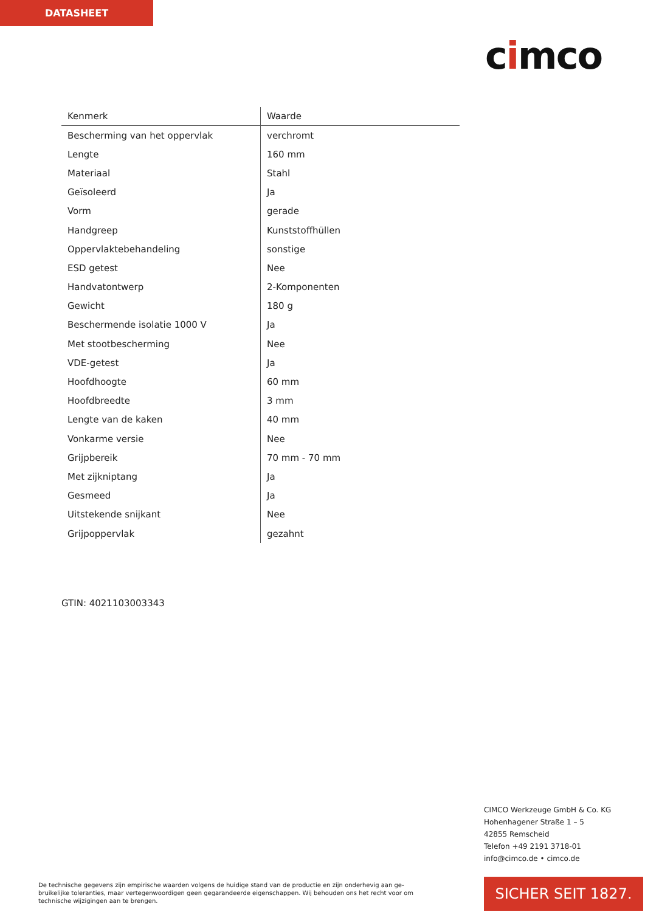DATASHEET
cimco
| Kenmerk | Waarde |
| --- | --- |
| Bescherming van het oppervlak | verchromt |
| Lengte | 160 mm |
| Materiaal | Stahl |
| Geïsoleerd | Ja |
| Vorm | gerade |
| Handgreep | Kunststoffhüllen |
| Oppervlaktebehandeling | sonstige |
| ESD getest | Nee |
| Handvatontwerp | 2-Komponenten |
| Gewicht | 180 g |
| Beschermende isolatie 1000 V | Ja |
| Met stootbescherming | Nee |
| VDE-getest | Ja |
| Hoofdhoogte | 60 mm |
| Hoofdbreedte | 3 mm |
| Lengte van de kaken | 40 mm |
| Vonkarme versie | Nee |
| Grijpbereik | 70 mm - 70 mm |
| Met zijkniptang | Ja |
| Gesmeed | Ja |
| Uitstekende snijkant | Nee |
| Grijpoppervlak | gezahnt |
GTIN: 4021103003343
CIMCO Werkzeuge GmbH & Co. KG
Hohenhagener Straße 1 – 5
42855 Remscheid
Telefon +49 2191 3718-01
info@cimco.de • cimco.de
De technische gegevens zijn empirische waarden volgens de huidige stand van de productie en zijn onderhevig aan ge-bruikelijke toleranties, maar vertegenwoordigen geen gegarandeerde eigenschappen. Wij behouden ons het recht voor om technische wijzigingen aan te brengen.
SICHER SEIT 1827.